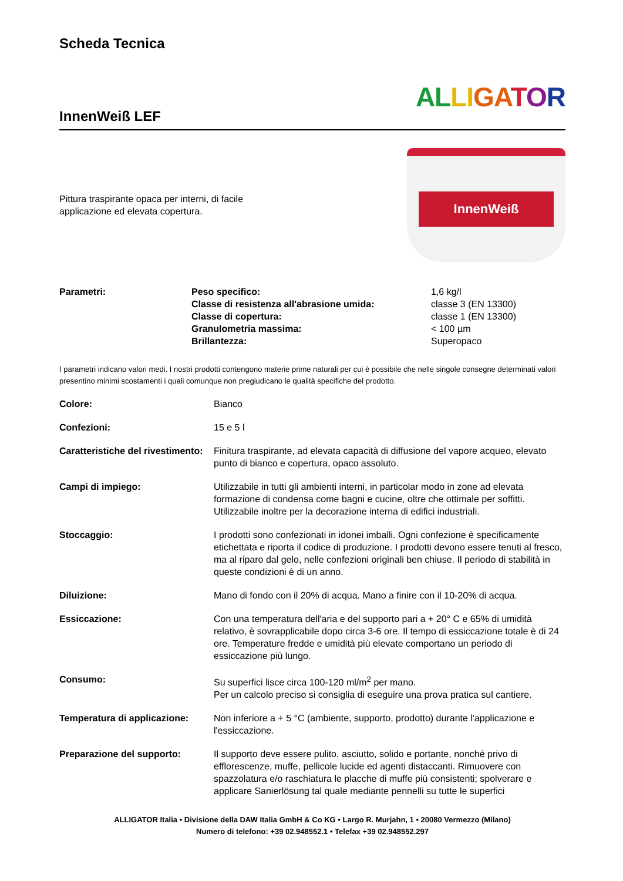Scheda Tecnica
InnenWeiß LEF
AL LI GA TOR
Pittura traspirante opaca per interni, di facile
applicazione ed elevata copertura.
InnenWeiß
| Parametri: | Peso specifico: Classe di resistenza all'abrasione umida: Classe di copertura: Granulometria massima: Brillantezza: | 1,6 kg/l classe 3 (EN 13300) classe 1 (EN 13300) < 100 µm Superopaco |
I parametri indicano valori medi. I nostri prodotti contengono materie prime naturali per cui è possibile che nelle singole consegne determinati valori presentino minimi scostamenti i quali comunque non pregiudicano le qualità specifiche del prodotto.
| Colore: | Bianco |
| Confezioni: | 15 e 5 l |
| Caratteristiche del rivestimento: | Finitura traspirante, ad elevata capacità di diffusione del vapore acqueo, elevato punto di bianco e copertura, opaco assoluto. |
| Campi di impiego: | Utilizzabile in tutti gli ambienti interni, in particolar modo in zone ad elevata formazione di condensa come bagni e cucine, oltre che ottimale per soffitti. Utilizzabile inoltre per la decorazione interna di edifici industriali. |
| Stoccaggio: | I prodotti sono confezionati in idonei imballi. Ogni confezione è specificamente etichettata e riporta il codice di produzione. I prodotti devono essere tenuti al fresco, ma al riparo dal gelo, nelle confezioni originali ben chiuse. Il periodo di stabilità in queste condizioni è di un anno. |
| Diluizione: | Mano di fondo con il 20% di acqua. Mano a finire con il 10-20% di acqua. |
| Essiccazione: | Con una temperatura dell'aria e del supporto pari a + 20° C e 65% di umidità relativo, è sovrapplicabile dopo circa 3-6 ore. Il tempo di essiccazione totale è di 24 ore. Temperature fredde e umidità più elevate comportano un periodo di essiccazione più lungo. |
| Consumo: | Su superfici lisce circa 100-120 ml/m<sup>2</sup> per mano. Per un calcolo preciso si consiglia di eseguire una prova pratica sul cantiere. |
| Temperatura di applicazione: | Non inferiore a + 5 °C (ambiente, supporto, prodotto) durante l'applicazione e l'essiccazione. |
| Preparazione del supporto: | Il supporto deve essere pulito, asciutto, solido e portante, nonché privo di efflorescenze, muffe, pellicole lucide ed agenti distaccanti. Rimuovere con spazzolatura e/o raschiatura le placche di muffe più consistenti; spolverare e applicare Sanierlösung tal quale mediante pennelli su tutte le superfici |
ALLIGATOR Italia • Divisione della DAW Italia GmbH & Co KG • Largo R. Murjahn, 1 • 20080 Vermezzo (Milano)
Numero di telefono: +39 02.948552.1 • Telefax +39 02.948552.297